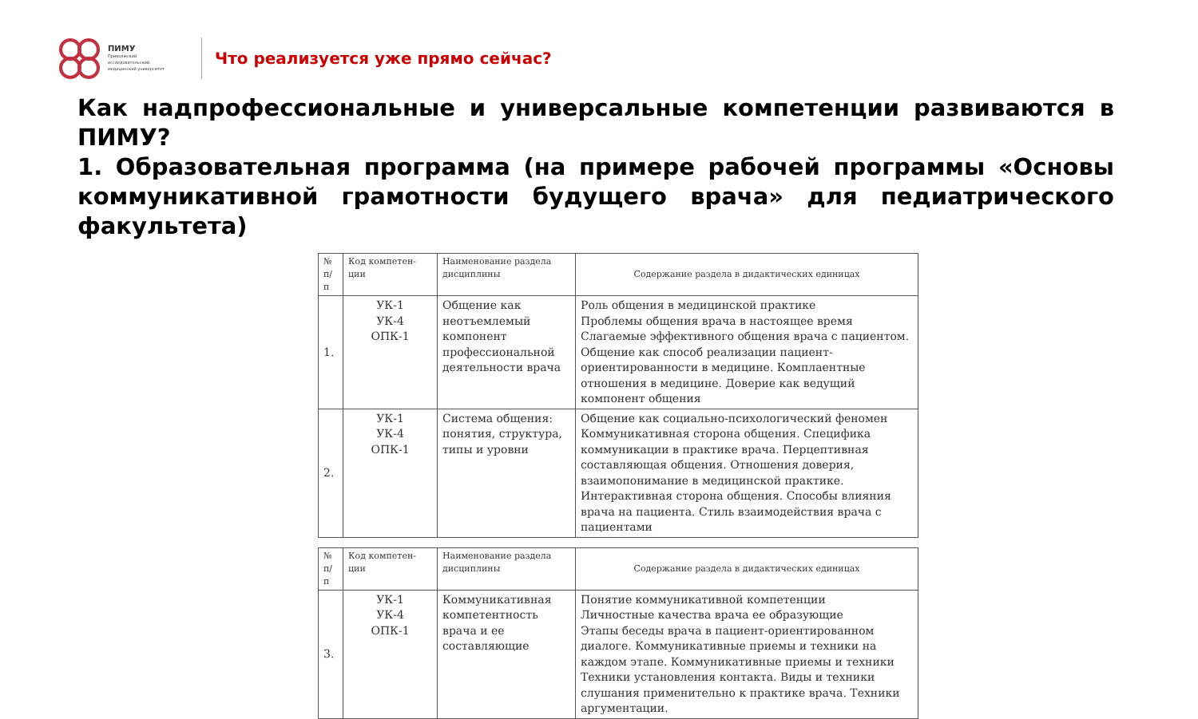ПИМУ
Приволжский
исследовательский
медицинский университет
Что реализуется уже прямо сейчас?
Как надпрофессиональные и универсальные компетенции развиваются в ПИМУ?
1. Образовательная программа (на примере рабочей программы «Основы коммуникативной грамотности будущего врача» для педиатрического факультета)
| № п/п | Код компетен-ции | Наименование раздела дисциплины | Содержание раздела в дидактических единицах |
| --- | --- | --- | --- |
| 1. | УК-1 УК-4 ОПК-1 | Общение как неотъемлемый компонент профессиональной деятельности врача | Роль общения в медицинской практике Проблемы общения врача в настоящее время Слагаемые эффективного общения врача с пациентом. Общение как способ реализации пациент-ориентированности в медицине. Комплаентные отношения в медицине. Доверие как ведущий компонент общения |
| 2. | УК-1 УК-4 ОПК-1 | Система общения: понятия, структура, типы и уровни | Общение как социально-психологический феномен Коммуникативная сторона общения. Специфика коммуникации в практике врача. Перцептивная составляющая общения. Отношения доверия, взаимопонимание в медицинской практике. Интерактивная сторона общения. Способы влияния врача на пациента. Стиль взаимодействия врача с пациентами |
| № п/п | Код компетен-ции | Наименование раздела дисциплины | Содержание раздела в дидактических единицах |
| --- | --- | --- | --- |
| 3. | УК-1 УК-4 ОПК-1 | Коммуникативная компетентность врача и ее составляющие | Понятие коммуникативной компетенции Личностные качества врача ее образующие Этапы беседы врача в пациент-ориентированном диалоге. Коммуникативные приемы и техники на каждом этапе. Коммуникативные приемы и техники Техники установления контакта. Виды и техники слушания применительно к практике врача. Техники аргументации. |